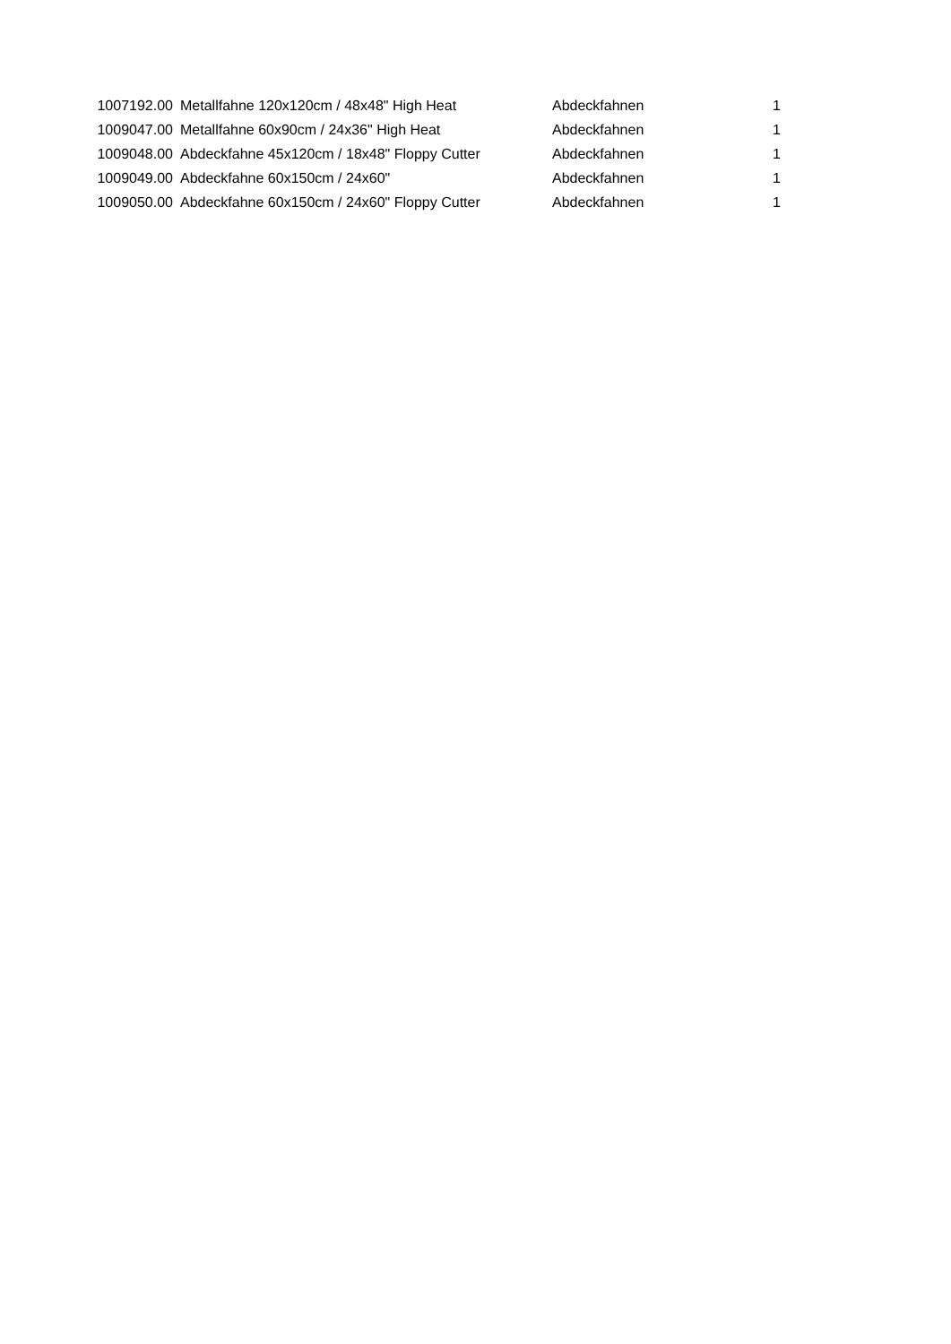| 1007192.00 | Metallfahne 120x120cm / 48x48" High Heat | Abdeckfahnen | 1 |
| 1009047.00 | Metallfahne 60x90cm / 24x36" High Heat | Abdeckfahnen | 1 |
| 1009048.00 | Abdeckfahne 45x120cm / 18x48" Floppy Cutter | Abdeckfahnen | 1 |
| 1009049.00 | Abdeckfahne 60x150cm / 24x60" | Abdeckfahnen | 1 |
| 1009050.00 | Abdeckfahne 60x150cm / 24x60" Floppy Cutter | Abdeckfahnen | 1 |